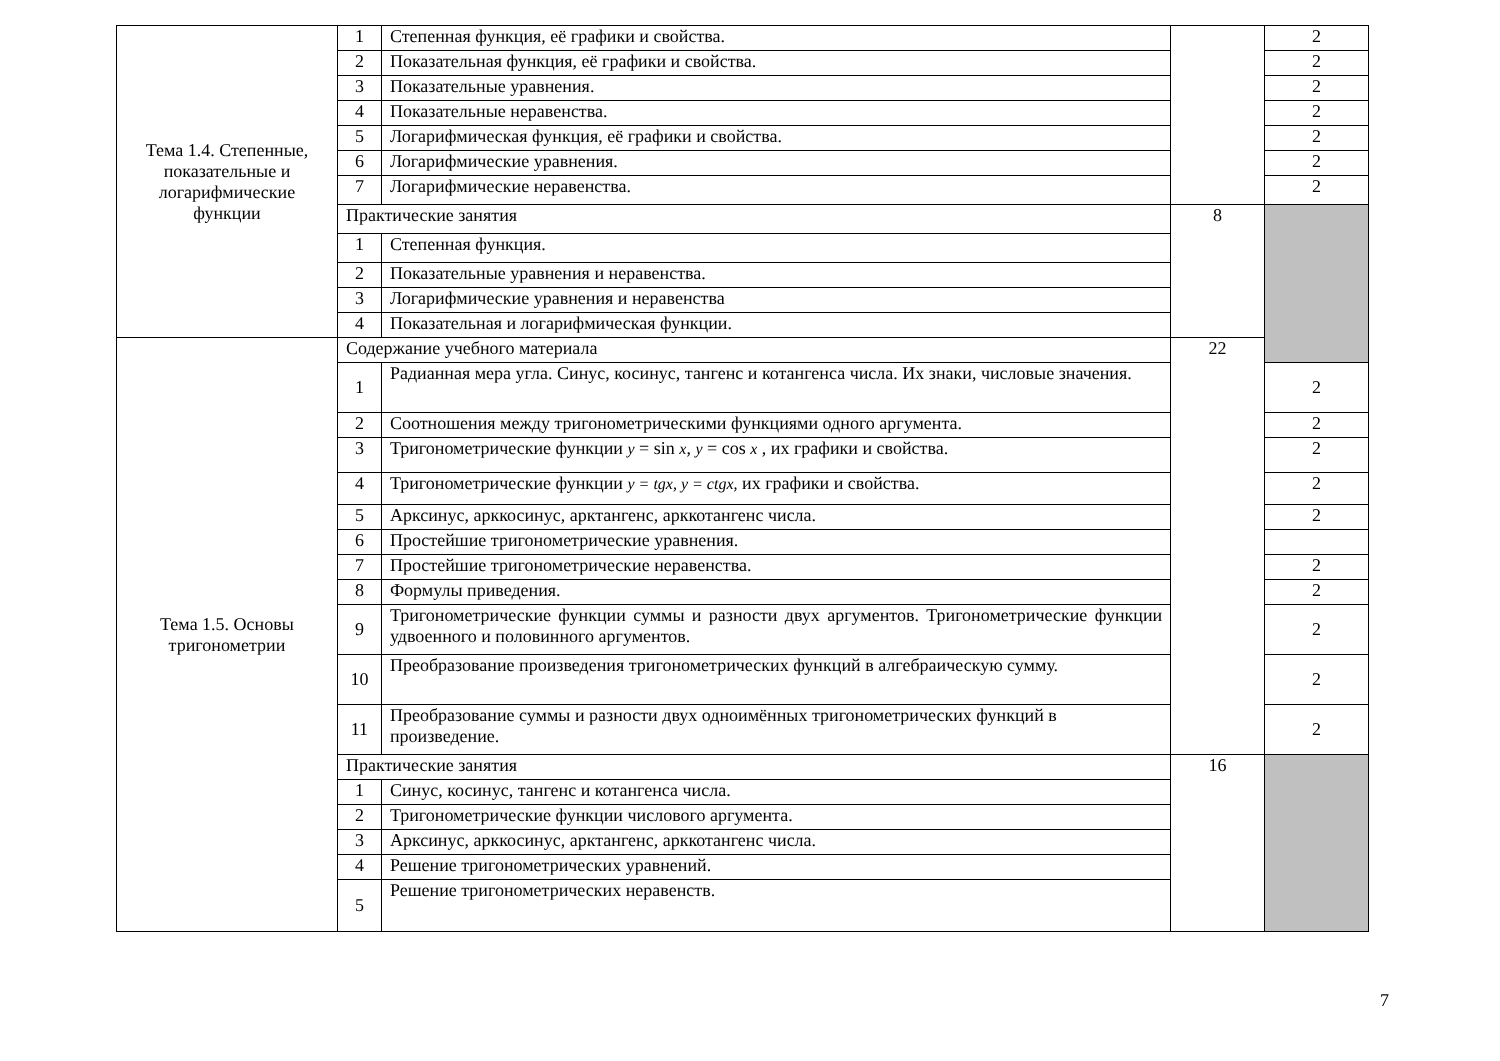| Тема 1.4. Степенные, показательные и логарифмические функции | 1 | Степенная функция, её графики и свойства. | | 2 |
| | 2 | Показательная функция, её графики и свойства. | | 2 |
| | 3 | Показательные уравнения. | | 2 |
| | 4 | Показательные неравенства. | | 2 |
| | 5 | Логарифмическая функция, её графики и свойства. | | 2 |
| | 6 | Логарифмические уравнения. | | 2 |
| | 7 | Логарифмические неравенства. | | 2 |
| | Практические занятия | | 8 | |
| | 1 | Степенная функция. | | |
| | 2 | Показательные уравнения и неравенства. | | |
| | 3 | Логарифмические уравнения и неравенства | | |
| | 4 | Показательная и логарифмическая функции. | | |
| Тема 1.5. Основы тригонометрии | Содержание учебного материала | | 22 | |
| | 1 | Радианная мера угла. Синус, косинус, тангенс и котангенса числа. Их знаки, числовые значения. | | 2 |
| | 2 | Соотношения между тригонометрическими функциями одного аргумента. | | 2 |
| | 3 | Тригонометрические функции y = sin x , y = cos x , их графики и свойства. | | 2 |
| | 4 | Тригонометрические функции y = tgx, y = ctgx, их графики и свойства. | | 2 |
| | 5 | Арксинус, арккосинус, арктангенс, арккотангенс числа. | | 2 |
| | 6 | Простейшие тригонометрические уравнения. | | |
| | 7 | Простейшие тригонометрические неравенства. | | 2 |
| | 8 | Формулы приведения. | | 2 |
| | 9 | Тригонометрические функции суммы и разности двух аргументов. Тригонометрические функции удвоенного и половинного аргументов. | | 2 |
| | 10 | Преобразование произведения тригонометрических функций в алгебраическую сумму. | | 2 |
| | 11 | Преобразование суммы и разности двух одноимённых тригонометрических функций в произведение. | | 2 |
| | Практические занятия | | 16 | |
| | 1 | Синус, косинус, тангенс и котангенса числа. | | |
| | 2 | Тригонометрические функции числового аргумента. | | |
| | 3 | Арксинус, арккосинус, арктангенс, арккотангенс числа. | | |
| | 4 | Решение тригонометрических уравнений. | | |
| | 5 | Решение тригонометрических неравенств. | | |
7